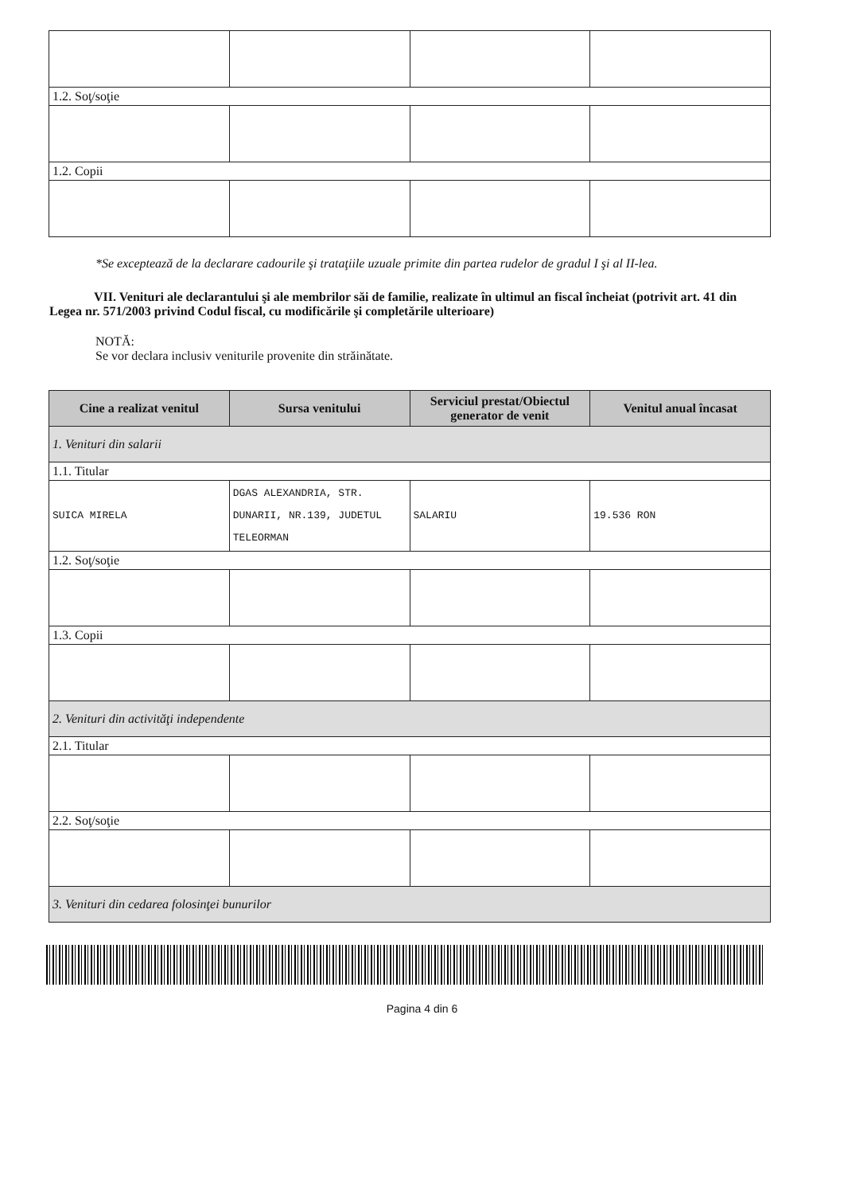| 1.2. Soţ/soţie | | | |
| 1.2. Copii | | | |
*Se exceptează de la declarare cadourile şi trataţiile uzuale primite din partea rudelor de gradul I şi al II-lea.
VII. Venituri ale declarantului şi ale membrilor săi de familie, realizate în ultimul an fiscal încheiat (potrivit art. 41 din Legea nr. 571/2003 privind Codul fiscal, cu modificările şi completările ulterioare)
NOTĂ:
Se vor declara inclusiv veniturile provenite din străinătate.
| Cine a realizat venitul | Sursa venitului | Serviciul prestat/Obiectul generator de venit | Venitul anual încasat |
| --- | --- | --- | --- |
| 1. Venituri din salarii | | | |
| 1.1. Titular | | | |
| SUICA MIRELA | DGAS ALEXANDRIA, STR. DUNARII, NR.139, JUDETUL TELEORMAN | SALARIU | 19.536 RON |
| 1.2. Soţ/soţie | | | |
| 1.3. Copii | | | |
| 2. Venituri din activităţi independente | | | |
| 2.1. Titular | | | |
| 2.2. Soţ/soţie | | | |
| 3. Venituri din cedarea folosinţei bunurilor | | | |
Pagina 4 din 6